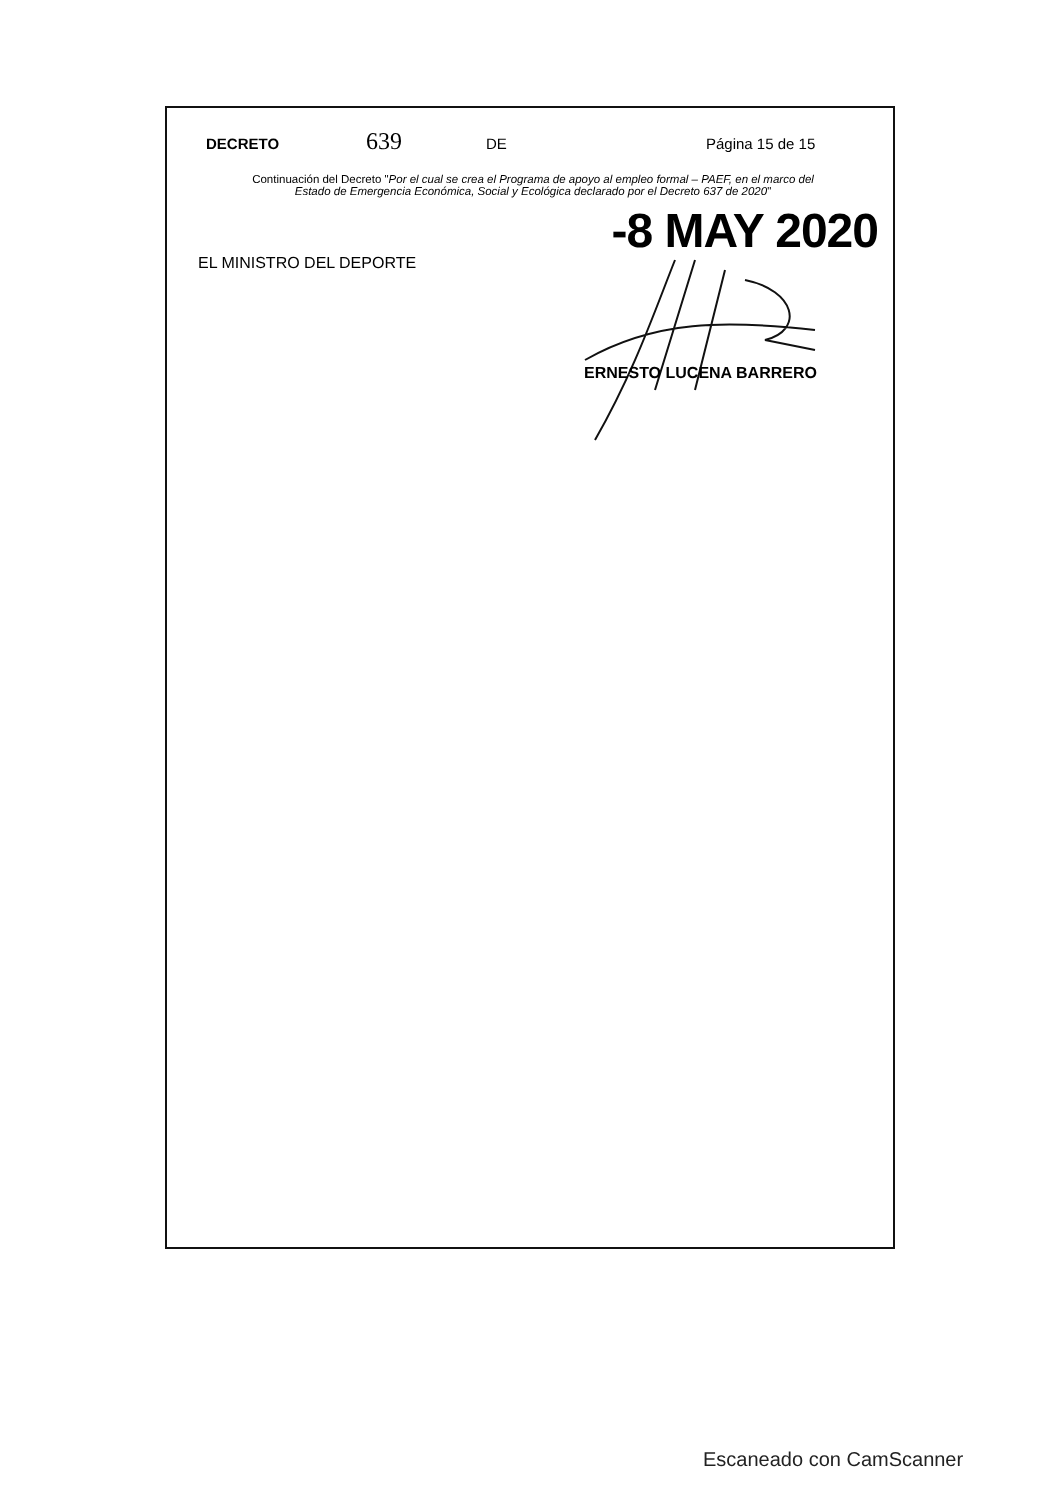DECRETO 639 DE Página 15 de 15
Continuación del Decreto "Por el cual se crea el Programa de apoyo al empleo formal – PAEF, en el marco del
Estado de Emergencia Económica, Social y Ecológica declarado por el Decreto 637 de 2020"
-8 MAY 2020
EL MINISTRO DEL DEPORTE
ERNESTO LUCENA BARRERO
Escaneado con CamScanner